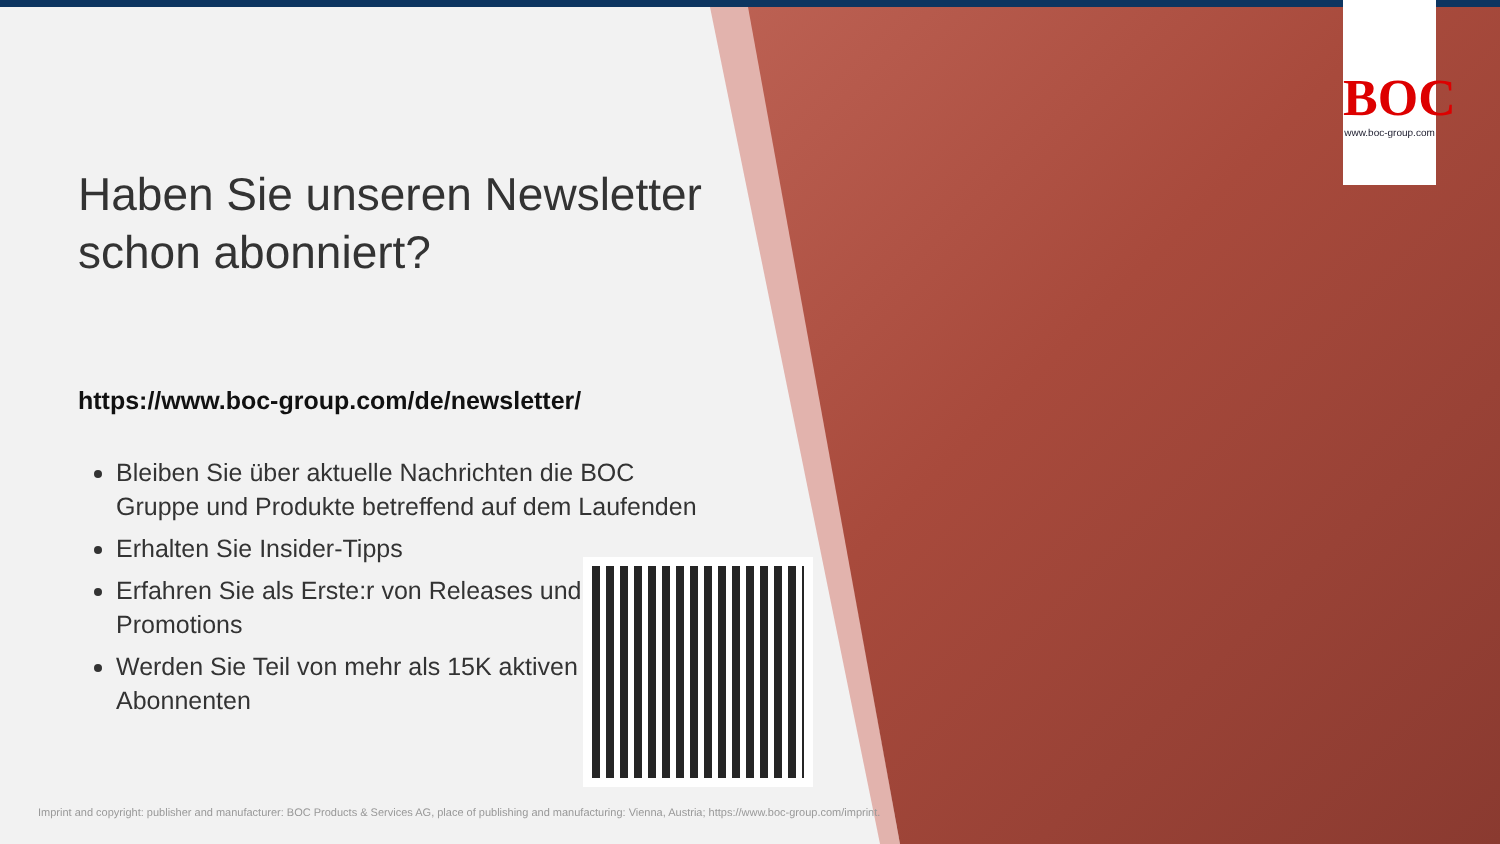BOC
www.boc-group.com
Haben Sie unseren Newsletter schon abonniert?
https://www.boc-group.com/de/newsletter/
Bleiben Sie über aktuelle Nachrichten die BOC Gruppe und Produkte betreffend auf dem Laufenden
Erhalten Sie Insider-Tipps
Erfahren Sie als Erste:r von Releases und Promotions
Werden Sie Teil von mehr als 15K aktiven Abonnenten
Imprint and copyright: publisher and manufacturer: BOC Products & Services AG, place of publishing and manufacturing: Vienna, Austria; https://www.boc-group.com/imprint.